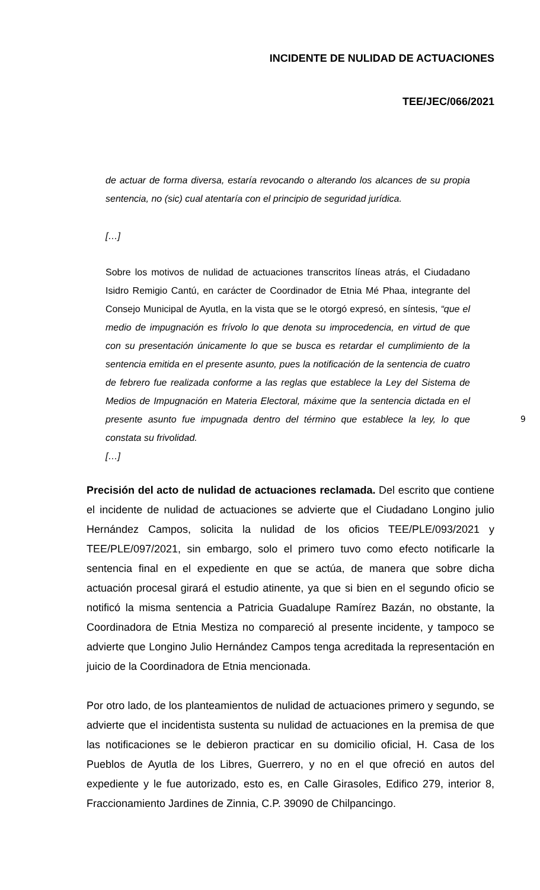INCIDENTE DE NULIDAD DE ACTUACIONES
TEE/JEC/066/2021
de actuar de forma diversa, estaría revocando o alterando los alcances de su propia sentencia, no (sic) cual atentaría con el principio de seguridad jurídica.
[…]
Sobre los motivos de nulidad de actuaciones transcritos líneas atrás, el Ciudadano Isidro Remigio Cantú, en carácter de Coordinador de Etnia Mé Phaa, integrante del Consejo Municipal de Ayutla, en la vista que se le otorgó expresó, en síntesis, “que el medio de impugnación es frívolo lo que denota su improcedencia, en virtud de que con su presentación únicamente lo que se busca es retardar el cumplimiento de la sentencia emitida en el presente asunto, pues la notificación de la sentencia de cuatro de febrero fue realizada conforme a las reglas que establece la Ley del Sistema de Medios de Impugnación en Materia Electoral, máxime que la sentencia dictada en el presente asunto fue impugnada dentro del término que establece la ley, lo que constata su frivolidad.
9
[…]
Precisión del acto de nulidad de actuaciones reclamada. Del escrito que contiene el incidente de nulidad de actuaciones se advierte que el Ciudadano Longino julio Hernández Campos, solicita la nulidad de los oficios TEE/PLE/093/2021 y TEE/PLE/097/2021, sin embargo, solo el primero tuvo como efecto notificarle la sentencia final en el expediente en que se actúa, de manera que sobre dicha actuación procesal girará el estudio atinente, ya que si bien en el segundo oficio se notificó la misma sentencia a Patricia Guadalupe Ramírez Bazán, no obstante, la Coordinadora de Etnia Mestiza no compareció al presente incidente, y tampoco se advierte que Longino Julio Hernández Campos tenga acreditada la representación en juicio de la Coordinadora de Etnia mencionada.
Por otro lado, de los planteamientos de nulidad de actuaciones primero y segundo, se advierte que el incidentista sustenta su nulidad de actuaciones en la premisa de que las notificaciones se le debieron practicar en su domicilio oficial, H. Casa de los Pueblos de Ayutla de los Libres, Guerrero, y no en el que ofreció en autos del expediente y le fue autorizado, esto es, en Calle Girasoles, Edifico 279, interior 8, Fraccionamiento Jardines de Zinnia, C.P. 39090 de Chilpancingo.